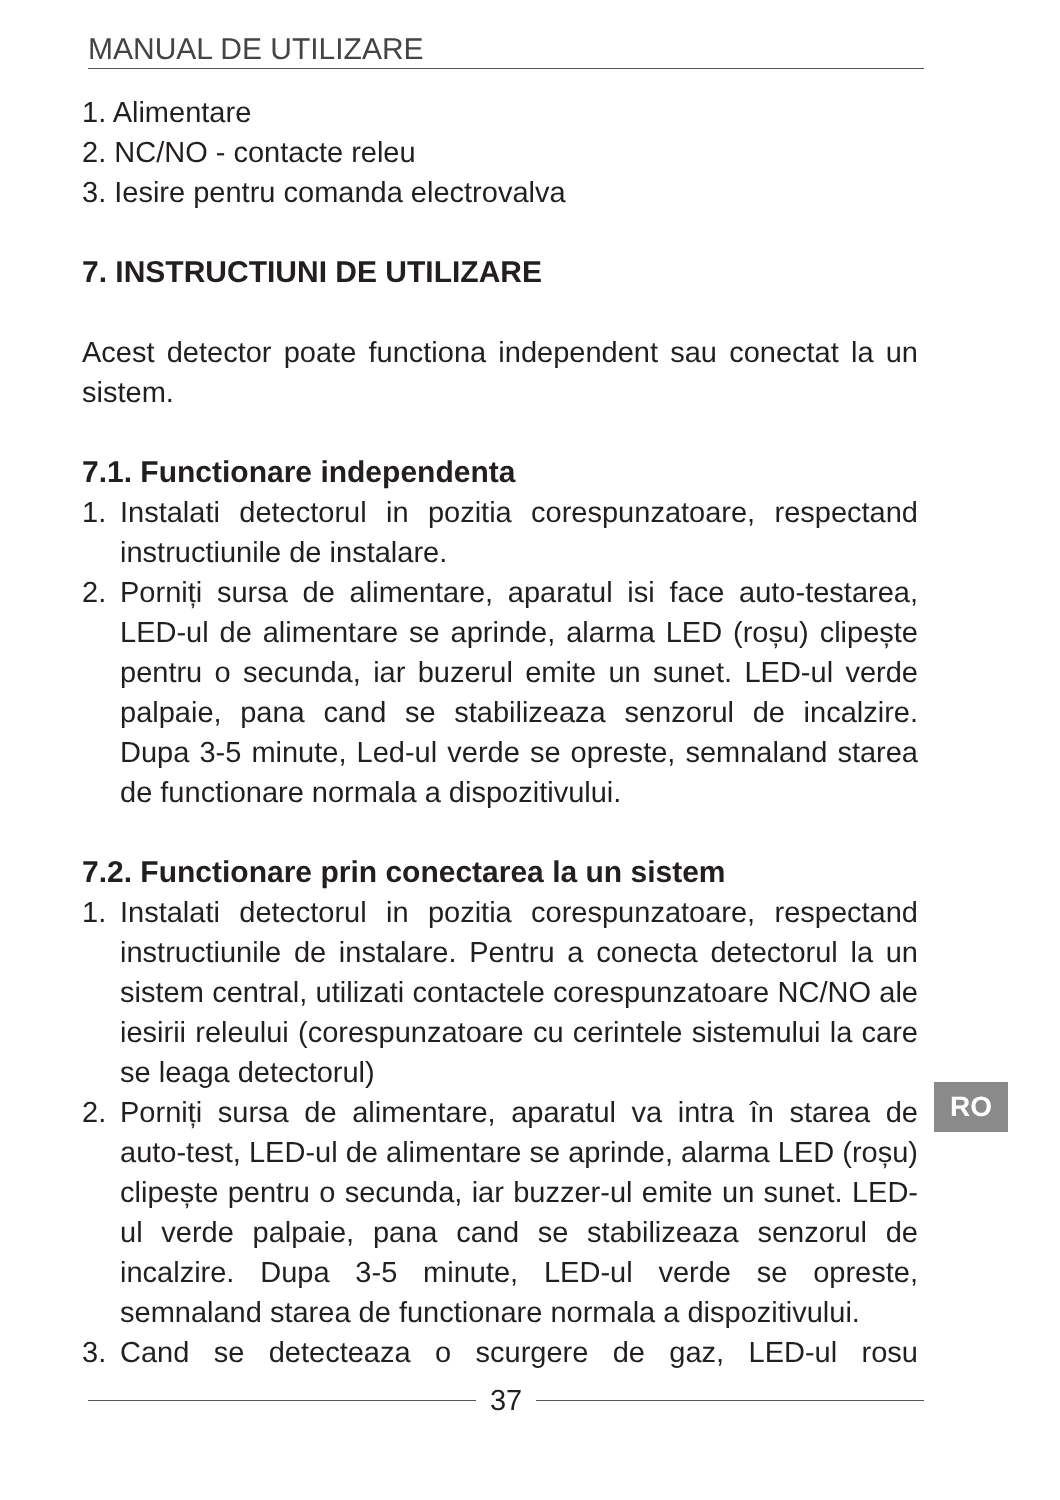MANUAL DE UTILIZARE
1. Alimentare
2. NC/NO - contacte releu
3. Iesire pentru comanda electrovalva
7. INSTRUCTIUNI DE UTILIZARE
Acest detector poate functiona independent sau conectat la un sistem.
7.1. Functionare independenta
1. Instalati detectorul in pozitia corespunzatoare, respectand instructiunile de instalare.
2. Porniți sursa de alimentare, aparatul isi face auto-testarea, LED-ul de alimentare se aprinde, alarma LED (roșu) clipește pentru o secunda, iar buzerul emite un sunet. LED-ul verde palpaie, pana cand se stabilizeaza senzorul de incalzire. Dupa 3-5 minute, Led-ul verde se opreste, semnaland starea de functionare normala a dispozitivului.
7.2. Functionare prin conectarea la un sistem
1. Instalati detectorul in pozitia corespunzatoare, respectand instructiunile de instalare. Pentru a conecta detectorul la un sistem central, utilizati contactele corespunzatoare NC/NO ale iesirii releului (corespunzatoare cu cerintele sistemului la care se leaga detectorul)
2. Porniți sursa de alimentare, aparatul va intra în starea de auto-test, LED-ul de alimentare se aprinde, alarma LED (roșu) clipește pentru o secunda, iar buzzer-ul emite un sunet. LED-ul verde palpaie, pana cand se stabilizeaza senzorul de incalzire. Dupa 3-5 minute, LED-ul verde se opreste, semnaland starea de functionare normala a dispozitivului.
3. Cand se detecteaza o scurgere de gaz, LED-ul rosu
RO
37